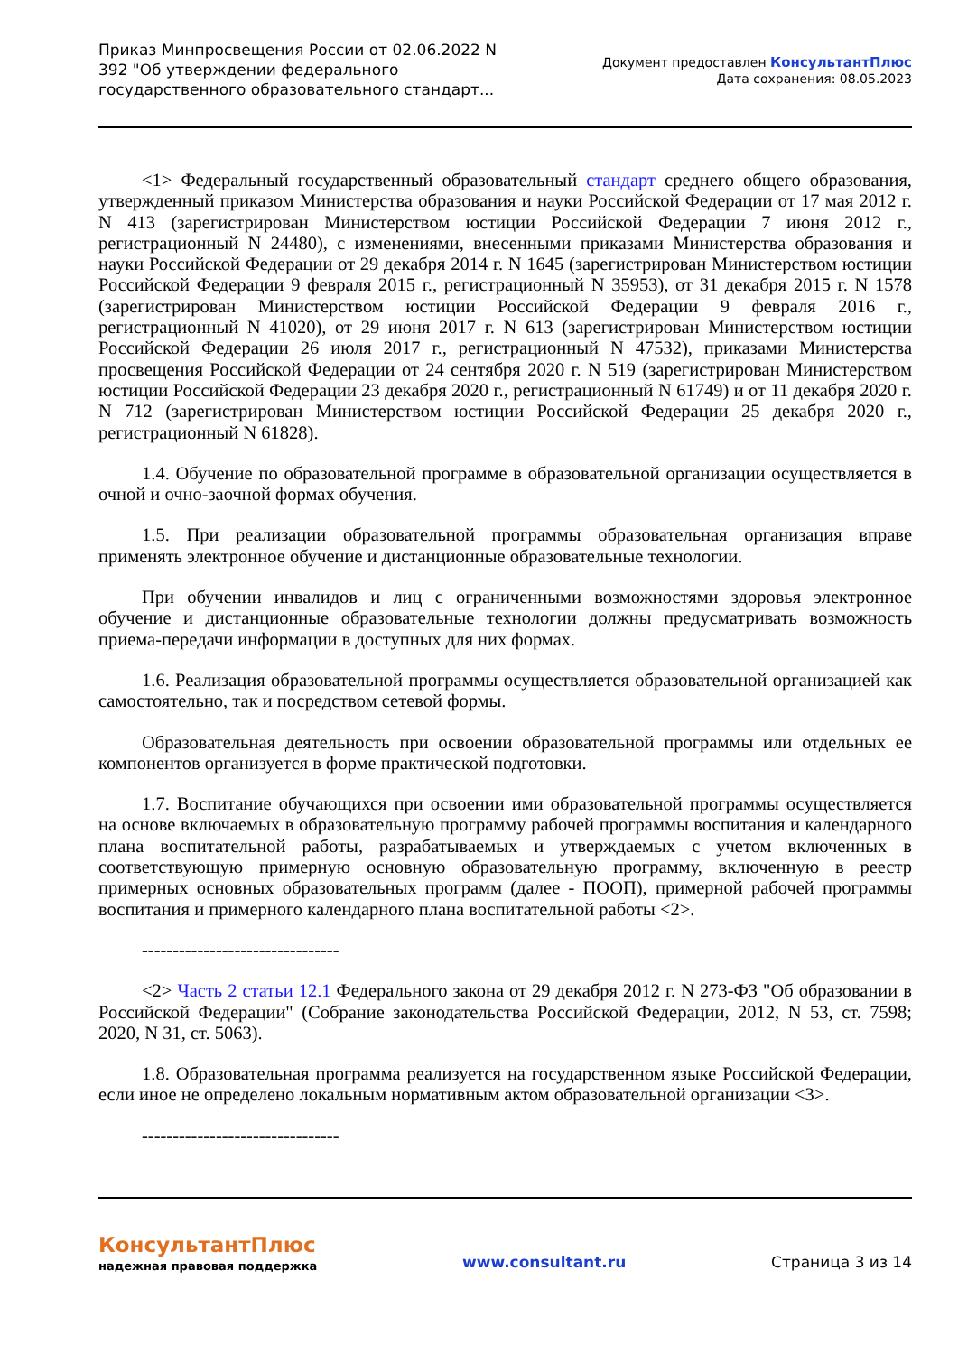Приказ Минпросвещения России от 02.06.2022 N 392 "Об утверждении федерального государственного образовательного стандарт...
Документ предоставлен КонсультантПлюс
Дата сохранения: 08.05.2023
<1> Федеральный государственный образовательный стандарт среднего общего образования, утвержденный приказом Министерства образования и науки Российской Федерации от 17 мая 2012 г. N 413 (зарегистрирован Министерством юстиции Российской Федерации 7 июня 2012 г., регистрационный N 24480), с изменениями, внесенными приказами Министерства образования и науки Российской Федерации от 29 декабря 2014 г. N 1645 (зарегистрирован Министерством юстиции Российской Федерации 9 февраля 2015 г., регистрационный N 35953), от 31 декабря 2015 г. N 1578 (зарегистрирован Министерством юстиции Российской Федерации 9 февраля 2016 г., регистрационный N 41020), от 29 июня 2017 г. N 613 (зарегистрирован Министерством юстиции Российской Федерации 26 июля 2017 г., регистрационный N 47532), приказами Министерства просвещения Российской Федерации от 24 сентября 2020 г. N 519 (зарегистрирован Министерством юстиции Российской Федерации 23 декабря 2020 г., регистрационный N 61749) и от 11 декабря 2020 г. N 712 (зарегистрирован Министерством юстиции Российской Федерации 25 декабря 2020 г., регистрационный N 61828).
1.4. Обучение по образовательной программе в образовательной организации осуществляется в очной и очно-заочной формах обучения.
1.5. При реализации образовательной программы образовательная организация вправе применять электронное обучение и дистанционные образовательные технологии.
При обучении инвалидов и лиц с ограниченными возможностями здоровья электронное обучение и дистанционные образовательные технологии должны предусматривать возможность приема-передачи информации в доступных для них формах.
1.6. Реализация образовательной программы осуществляется образовательной организацией как самостоятельно, так и посредством сетевой формы.
Образовательная деятельность при освоении образовательной программы или отдельных ее компонентов организуется в форме практической подготовки.
1.7. Воспитание обучающихся при освоении ими образовательной программы осуществляется на основе включаемых в образовательную программу рабочей программы воспитания и календарного плана воспитательной работы, разрабатываемых и утверждаемых с учетом включенных в соответствующую примерную основную образовательную программу, включенную в реестр примерных основных образовательных программ (далее - ПООП), примерной рабочей программы воспитания и примерного календарного плана воспитательной работы <2>.
--------------------------------
<2> Часть 2 статьи 12.1 Федерального закона от 29 декабря 2012 г. N 273-ФЗ "Об образовании в Российской Федерации" (Собрание законодательства Российской Федерации, 2012, N 53, ст. 7598; 2020, N 31, ст. 5063).
1.8. Образовательная программа реализуется на государственном языке Российской Федерации, если иное не определено локальным нормативным актом образовательной организации <3>.
--------------------------------
КонсультантПлюс
надежная правовая поддержка
www.consultant.ru Страница 3 из 14